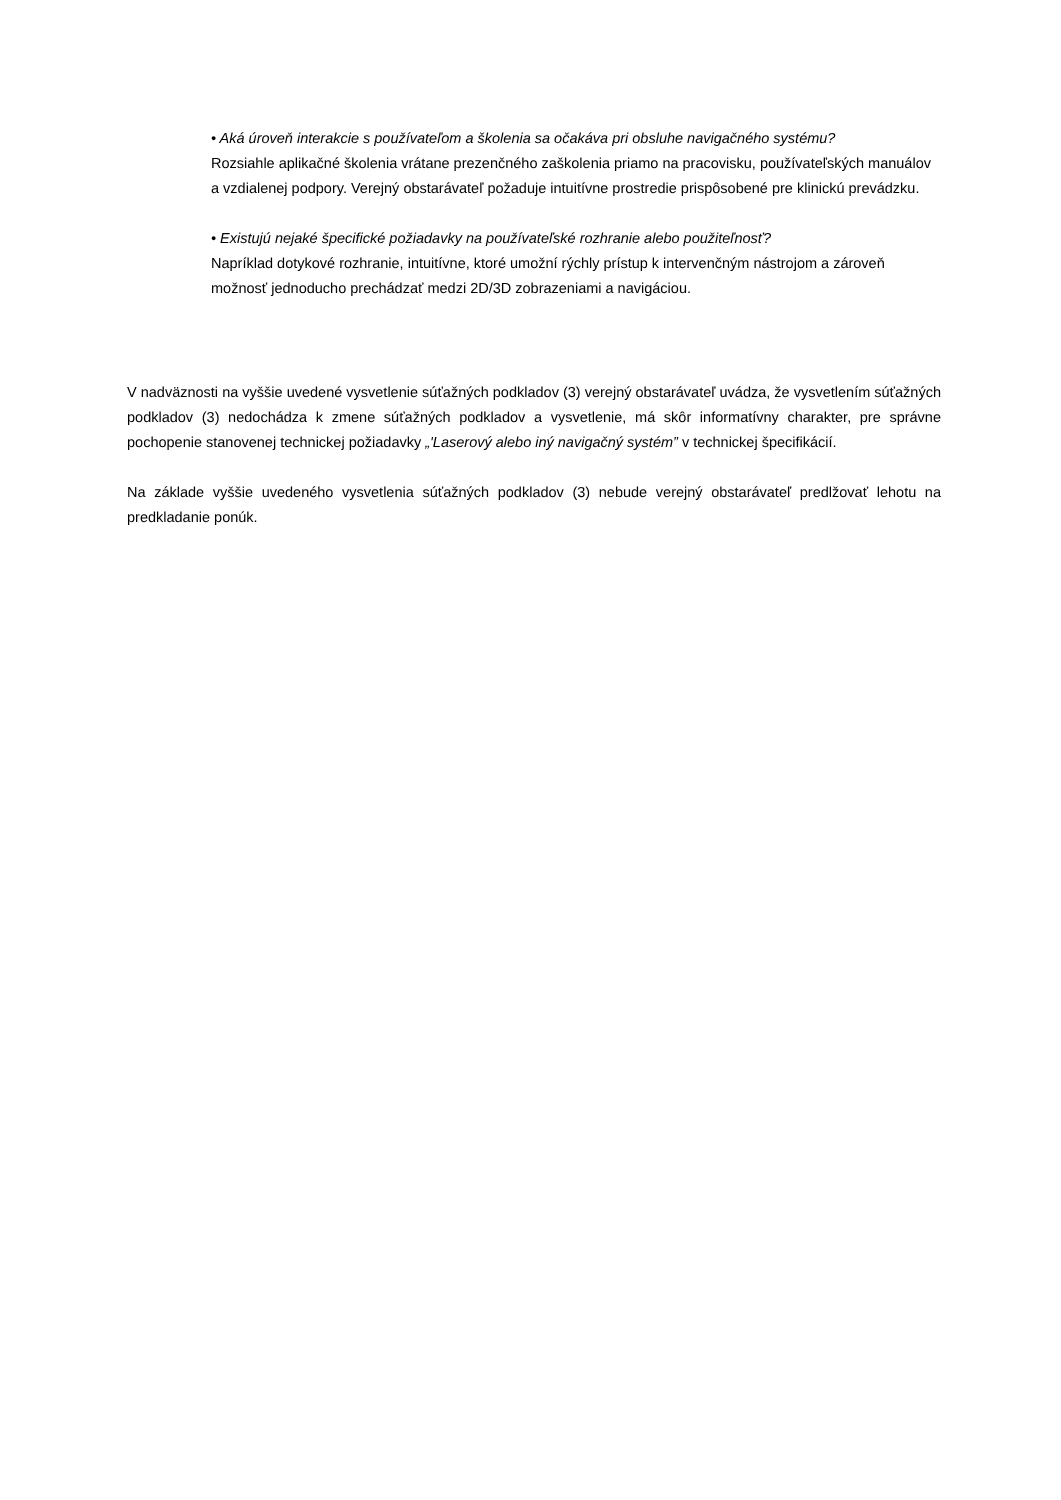• Aká úroveň interakcie s používateľom a školenia sa očakáva pri obsluhe navigačného systému?
Rozsiahle aplikačné školenia vrátane prezenčného zaškolenia priamo na pracovisku, používateľských manuálov a vzdialenej podpory. Verejný obstarávateľ požaduje intuitívne prostredie prispôsobené pre klinickú prevádzku.
• Existujú nejaké špecifické požiadavky na používateľské rozhranie alebo použiteľnosť?
Napríklad dotykové rozhranie, intuitívne, ktoré umožní rýchly prístup k intervenčným nástrojom a zároveň možnosť jednoducho prechádzať medzi 2D/3D zobrazeniami a navigáciou.
V nadväznosti na vyššie uvedené vysvetlenie súťažných podkladov (3) verejný obstarávateľ uvádza, že vysvetlením súťažných podkladov (3) nedochádza k zmene súťažných podkladov a vysvetlenie, má skôr informatívny charakter, pre správne pochopenie stanovenej technickej požiadavky „'Laserový alebo iný navigačný systém” v technickej špecifikácií.
Na základe vyššie uvedeného vysvetlenia súťažných podkladov (3) nebude verejný obstarávateľ predlžovať lehotu na predkladanie ponúk.